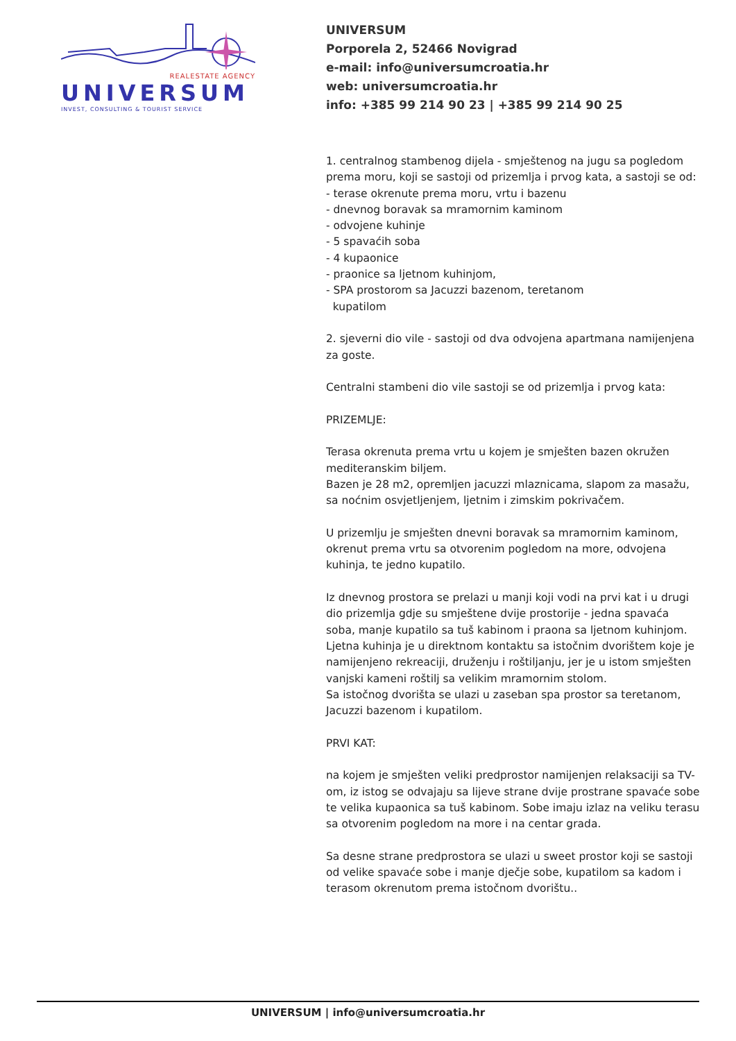REALESTATE AGENCY
UNIVERSUM
INVEST, CONSULTING & TOURIST SERVICE
UNIVERSUM
Porporela 2, 52466 Novigrad
e-mail: info@universumcroatia.hr
web: universumcroatia.hr
info: +385 99 214 90 23 | +385 99 214 90 25
1. centralnog stambenog dijela - smještenog na jugu sa pogledom prema moru, koji se sastoji od prizemlja i prvog kata, a sastoji se od:
- terase okrenute prema moru, vrtu i bazenu
- dnevnog boravak sa mramornim kaminom
- odvojene kuhinje
- 5 spavaćih soba
- 4 kupaonice
- praonice sa ljetnom kuhinjom,
- SPA prostorom sa Jacuzzi bazenom, teretanom
kupatilom
2. sjeverni dio vile - sastoji od dva odvojena apartmana namijenjena za goste.
Centralni stambeni dio vile sastoji se od prizemlja i prvog kata:
PRIZEMLJE:
Terasa okrenuta prema vrtu u kojem je smješten bazen okružen mediteranskim biljem.
Bazen je 28 m2, opremljen jacuzzi mlaznicama, slapom za masažu, sa noćnim osvjetljenjem, ljetnim i zimskim pokrivačem.
U prizemlju je smješten dnevni boravak sa mramornim kaminom, okrenut prema vrtu sa otvorenim pogledom na more, odvojena kuhinja, te jedno kupatilo.
Iz dnevnog prostora se prelazi u manji koji vodi na prvi kat i u drugi dio prizemlja gdje su smještene dvije prostorije - jedna spavaća soba, manje kupatilo sa tuš kabinom i praona sa ljetnom kuhinjom.
Ljetna kuhinja je u direktnom kontaktu sa istočnim dvorištem koje je namijenjeno rekreaciji, druženju i roštiljanju, jer je u istom smješten vanjski kameni roštilj sa velikim mramornim stolom.
Sa istočnog dvorišta se ulazi u zaseban spa prostor sa teretanom, Jacuzzi bazenom i kupatilom.
PRVI KAT:
na kojem je smješten veliki predprostor namijenjen relaksaciji sa TV-om, iz istog se odvajaju sa lijeve strane dvije prostrane spavaće sobe te velika kupaonica sa tuš kabinom. Sobe imaju izlaz na veliku terasu sa otvorenim pogledom na more i na centar grada.
Sa desne strane predprostora se ulazi u sweet prostor koji se sastoji od velike spavaće sobe i manje dječje sobe, kupatilom sa kadom i terasom okrenutom prema istočnom dvorištu..
UNIVERSUM | info@universumcroatia.hr